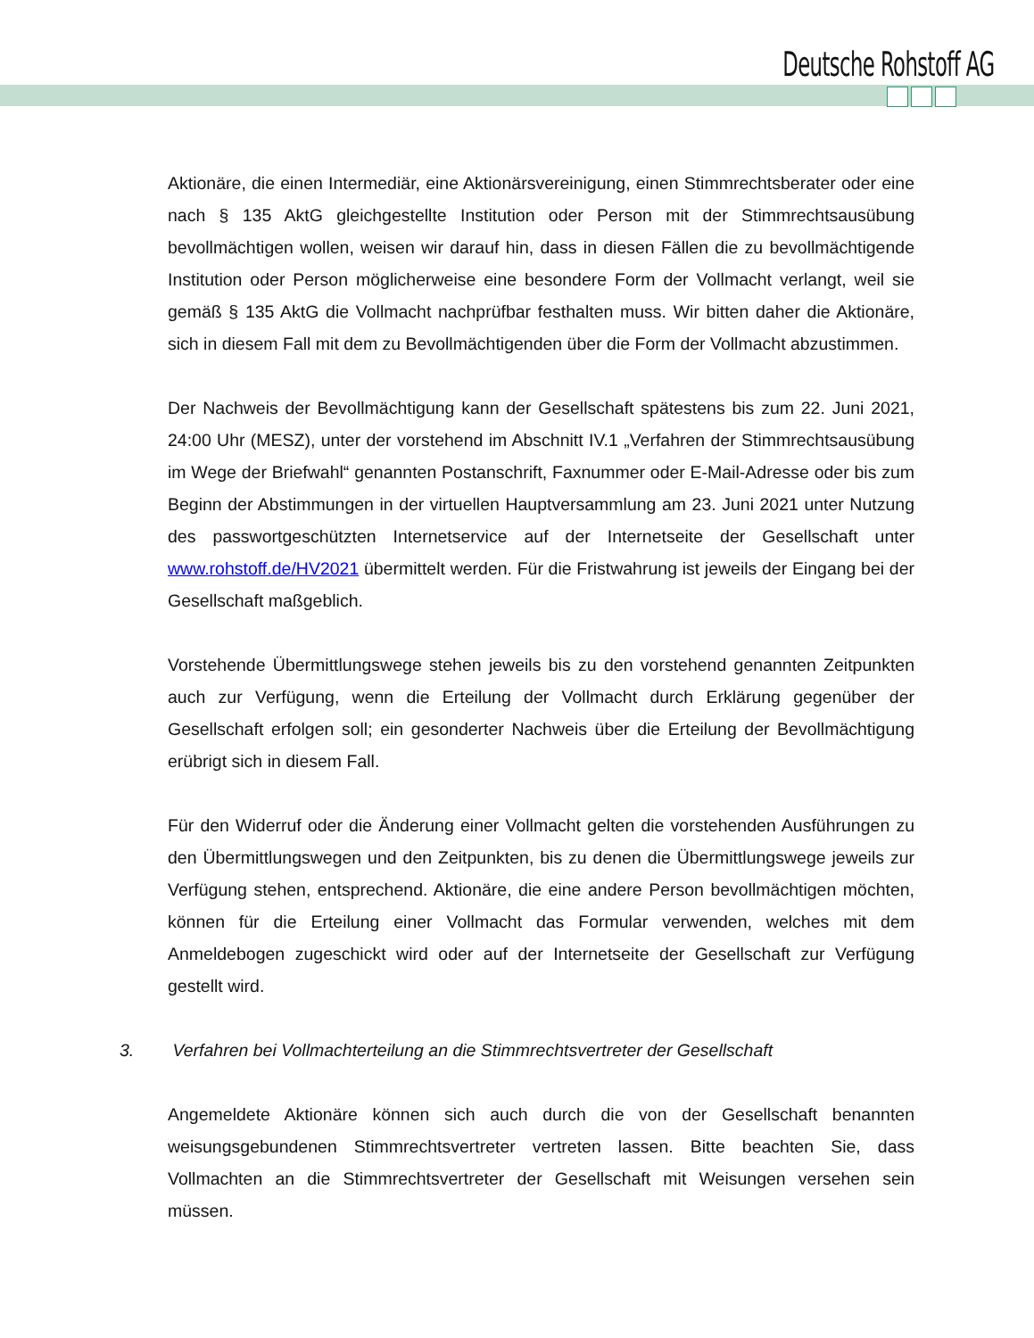Deutsche Rohstoff AG
Aktionäre, die einen Intermediär, eine Aktionärsvereinigung, einen Stimmrechtsberater oder eine nach § 135 AktG gleichgestellte Institution oder Person mit der Stimmrechts­ausübung bevollmächtigen wollen, weisen wir darauf hin, dass in diesen Fällen die zu bevollmächtigende Institution oder Person möglicherweise eine besondere Form der Vollmacht verlangt, weil sie gemäß § 135 AktG die Vollmacht nachprüfbar festhalten muss. Wir bitten daher die Aktionäre, sich in diesem Fall mit dem zu Bevollmächtigenden über die Form der Vollmacht abzustimmen.
Der Nachweis der Bevollmächtigung kann der Gesellschaft spätestens bis zum 22. Juni 2021, 24:00 Uhr (MESZ), unter der vorstehend im Abschnitt IV.1 „Verfahren der Stimmrechtsausübung im Wege der Briefwahl“ genannten Postanschrift, Faxnummer oder E-Mail-Adresse oder bis zum Beginn der Abstimmungen in der virtuellen Hauptver­sammlung am 23. Juni 2021 unter Nutzung des passwortgeschützten Internetservice auf der Internetseite der Gesellschaft unter www.rohstoff.de/HV2021 übermittelt werden. Für die Fristwahrung ist jeweils der Eingang bei der Gesellschaft maßgeblich.
Vorstehende Übermittlungswege stehen jeweils bis zu den vorstehend genannten Zeit­punkten auch zur Verfügung, wenn die Erteilung der Vollmacht durch Erklärung gegenüber der Gesellschaft erfolgen soll; ein gesonderter Nachweis über die Erteilung der Bevoll­mächtigung erübrigt sich in diesem Fall.
Für den Widerruf oder die Änderung einer Vollmacht gelten die vorstehenden Ausführungen zu den Übermittlungswegen und den Zeitpunkten, bis zu denen die Über­mittlungswege jeweils zur Verfügung stehen, entsprechend. Aktionäre, die eine andere Person bevollmächtigen möchten, können für die Erteilung einer Vollmacht das Formular verwenden, welches mit dem Anmeldebogen zugeschickt wird oder auf der Internetseite der Gesellschaft zur Verfügung gestellt wird.
3. Verfahren bei Vollmachterteilung an die Stimmrechtsvertreter der Gesellschaft
Angemeldete Aktionäre können sich auch durch die von der Gesellschaft benannten weisungsgebundenen Stimmrechtsvertreter vertreten lassen. Bitte beachten Sie, dass Vollmachten an die Stimmrechtsvertreter der Gesellschaft mit Weisungen versehen sein müssen.